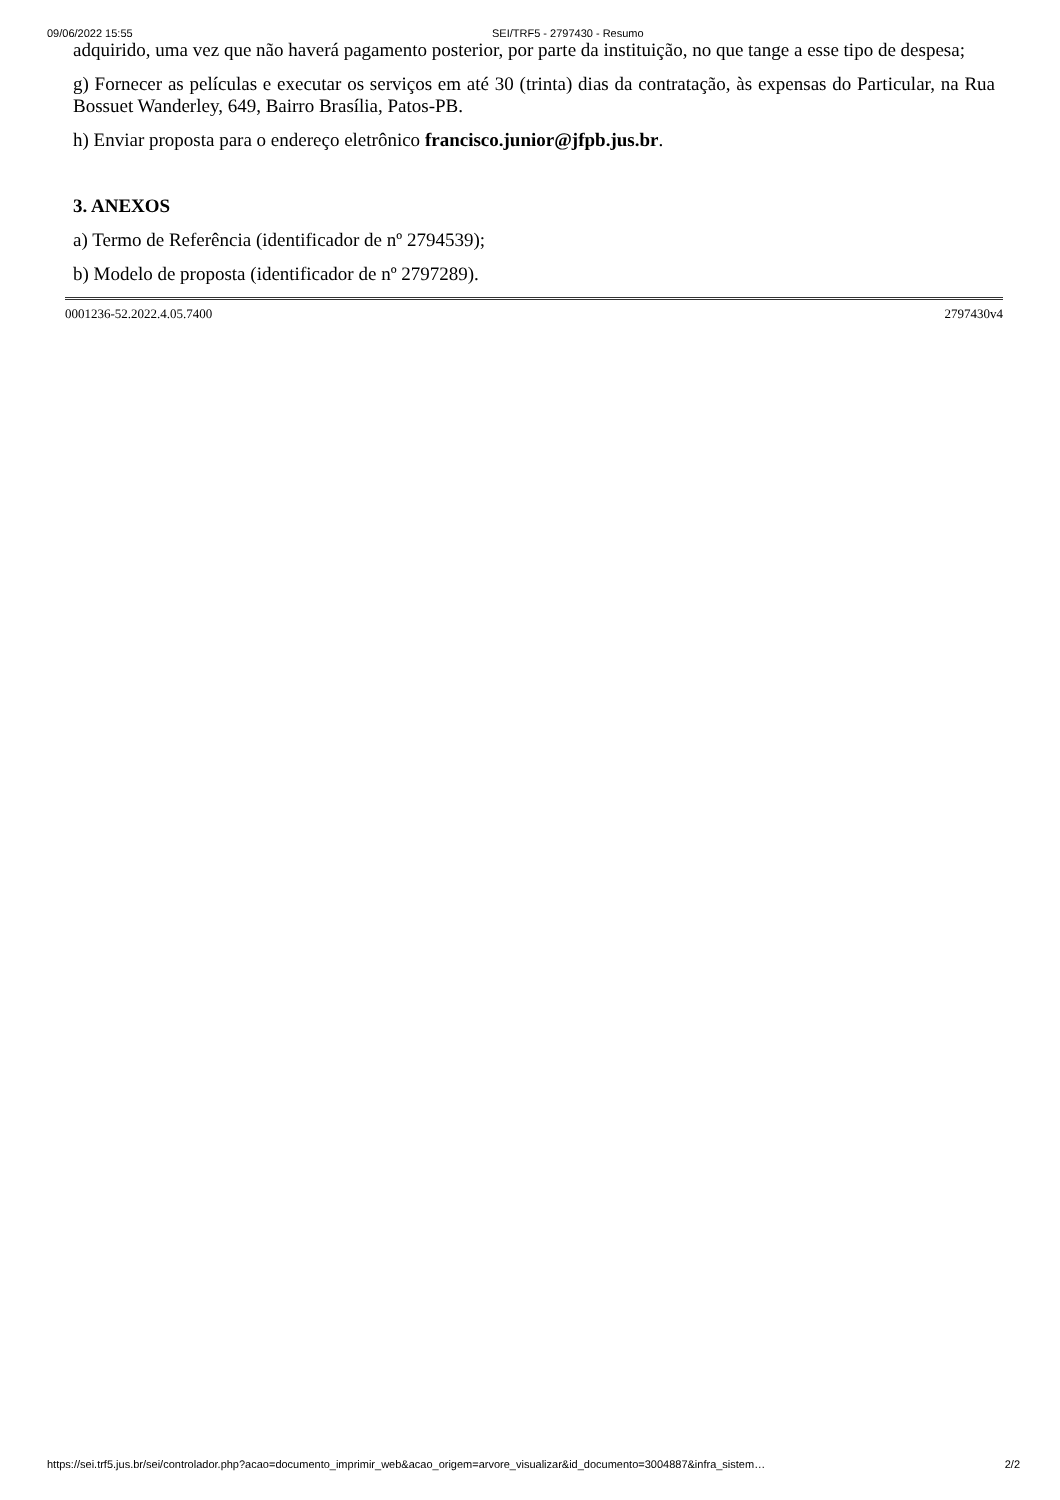09/06/2022 15:55 SEI/TRF5 - 2797430 - Resumo
adquirido, uma vez que não haverá pagamento posterior, por parte da instituição, no que tange a esse tipo de despesa;
g) Fornecer as películas e executar os serviços em até 30 (trinta) dias da contratação, às expensas do Particular, na Rua Bossuet Wanderley, 649, Bairro Brasília, Patos-PB.
h) Enviar proposta para o endereço eletrônico francisco.junior@jfpb.jus.br.
3. ANEXOS
a) Termo de Referência (identificador de nº 2794539);
b) Modelo de proposta (identificador de nº 2797289).
0001236-52.2022.4.05.7400 2797430v4
https://sei.trf5.jus.br/sei/controlador.php?acao=documento_imprimir_web&acao_origem=arvore_visualizar&id_documento=3004887&infra_sistem… 2/2